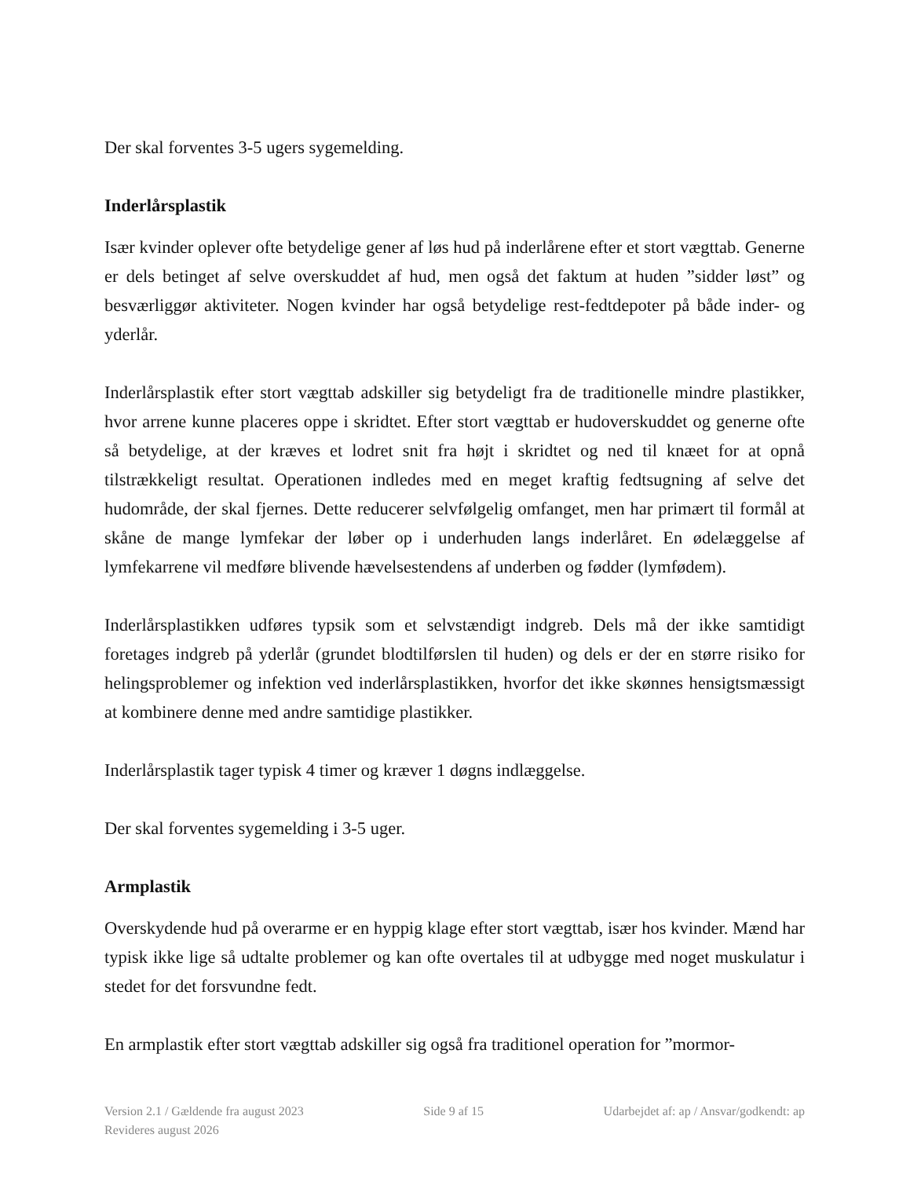Der skal forventes 3-5 ugers sygemelding.
Inderlårsplastik
Især kvinder oplever ofte betydelige gener af løs hud på inderlårene efter et stort vægttab. Generne er dels betinget af selve overskuddet af hud, men også det faktum at huden ”sidder løst” og besværliggør aktiviteter. Nogen kvinder har også betydelige rest-fedtdepoter på både inder- og yderlår.
Inderlårsplastik efter stort vægttab adskiller sig betydeligt fra de traditionelle mindre plastikker, hvor arrene kunne placeres oppe i skridtet. Efter stort vægttab er hudoverskuddet og generne ofte så betydelige, at der kræves et lodret snit fra højt i skridtet og ned til knæet for at opnå tilstrækkeligt resultat. Operationen indledes med en meget kraftig fedtsugning af selve det hudområde, der skal fjernes. Dette reducerer selvfølgelig omfanget, men har primært til formål at skåne de mange lymfekar der løber op i underhuden langs inderlåret. En ødelæggelse af lymfekarrene vil medføre blivende hævelsestendens af underben og fødder (lymfødem).
Inderlårsplastikken udføres typsik som et selvstændigt indgreb. Dels må der ikke samtidigt foretages indgreb på yderlår (grundet blodtilførslen til huden) og dels er der en større risiko for helingsproblemer og infektion ved inderlårsplastikken, hvorfor det ikke skønnes hensigtsmæssigt at kombinere denne med andre samtidige plastikker.
Inderlårsplastik tager typisk 4 timer og kræver 1 døgns indlæggelse.
Der skal forventes sygemelding i 3-5 uger.
Armplastik
Overskydende hud på overarme er en hyppig klage efter stort vægttab, især hos kvinder. Mænd har typisk ikke lige så udtalte problemer og kan ofte overtales til at udbygge med noget muskulatur i stedet for det forsvundne fedt.
En armplastik efter stort vægttab adskiller sig også fra traditionel operation for ”mormor-
Version 2.1 / Gældende fra august 2023 Side 9 af 15 Udarbejdet af: ap / Ansvar/godkendt: ap
Revideres august 2026